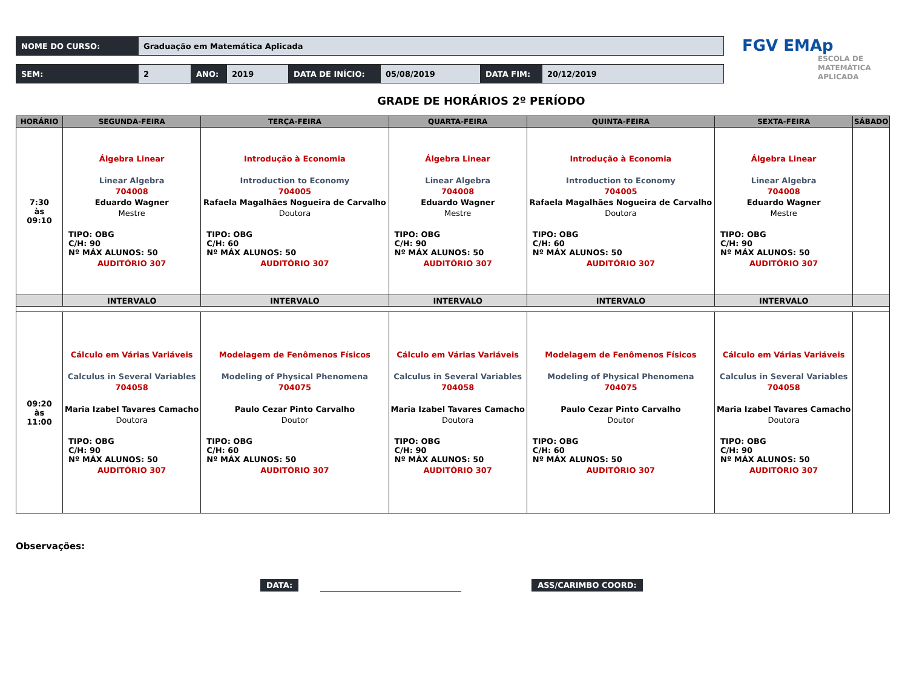| NOME DO CURSO: | Graduação em Matemática Aplicada |
| SEM: | 2 | ANO: | 2019 | DATA DE INÍCIO: | 05/08/2019 | DATA FIM: | 20/12/2019 |
FGV EMAp
ESCOLA DE
MATEMÁTICA
APLICADA
GRADE DE HORÁRIOS 2º PERÍODO
| HORÁRIO | SEGUNDA-FEIRA | TERÇA-FEIRA | QUARTA-FEIRA | QUINTA-FEIRA | SEXTA-FEIRA | SÁBADO |
| --- | --- | --- | --- | --- | --- | --- |
| 7:30 às 09:10 | Álgebra Linear Linear Algebra 704008 Eduardo Wagner Mestre TIPO: OBG C/H: 90 Nº MÁX ALUNOS: 50 AUDITÓRIO 307 | Introdução à Economia Introduction to Economy 704005 Rafaela Magalhães Nogueira de Carvalho Doutora TIPO: OBG C/H: 60 Nº MÁX ALUNOS: 50 AUDITÓRIO 307 | Álgebra Linear Linear Algebra 704008 Eduardo Wagner Mestre TIPO: OBG C/H: 90 Nº MÁX ALUNOS: 50 AUDITÓRIO 307 | Introdução à Economia Introduction to Economy 704005 Rafaela Magalhães Nogueira de Carvalho Doutora TIPO: OBG C/H: 60 Nº MÁX ALUNOS: 50 AUDITÓRIO 307 | Álgebra Linear Linear Algebra 704008 Eduardo Wagner Mestre TIPO: OBG C/H: 90 Nº MÁX ALUNOS: 50 AUDITÓRIO 307 | |
| | INTERVALO | INTERVALO | INTERVALO | INTERVALO | INTERVALO | |
| 09:20 às 11:00 | Cálculo em Várias Variáveis Calculus in Several Variables 704058 Maria Izabel Tavares Camacho Doutora TIPO: OBG C/H: 90 Nº MÁX ALUNOS: 50 AUDITÓRIO 307 | Modelagem de Fenômenos Físicos Modeling of Physical Phenomena 704075 Paulo Cezar Pinto Carvalho Doutor TIPO: OBG C/H: 60 Nº MÁX ALUNOS: 50 AUDITÓRIO 307 | Cálculo em Várias Variáveis Calculus in Several Variables 704058 Maria Izabel Tavares Camacho Doutora TIPO: OBG C/H: 90 Nº MÁX ALUNOS: 50 AUDITÓRIO 307 | Modelagem de Fenômenos Físicos Modeling of Physical Phenomena 704075 Paulo Cezar Pinto Carvalho Doutor TIPO: OBG C/H: 60 Nº MÁX ALUNOS: 50 AUDITÓRIO 307 | Cálculo em Várias Variáveis Calculus in Several Variables 704058 Maria Izabel Tavares Camacho Doutora TIPO: OBG C/H: 90 Nº MÁX ALUNOS: 50 AUDITÓRIO 307 | |
Observações:
DATA:
ASS/CARIMBO COORD: